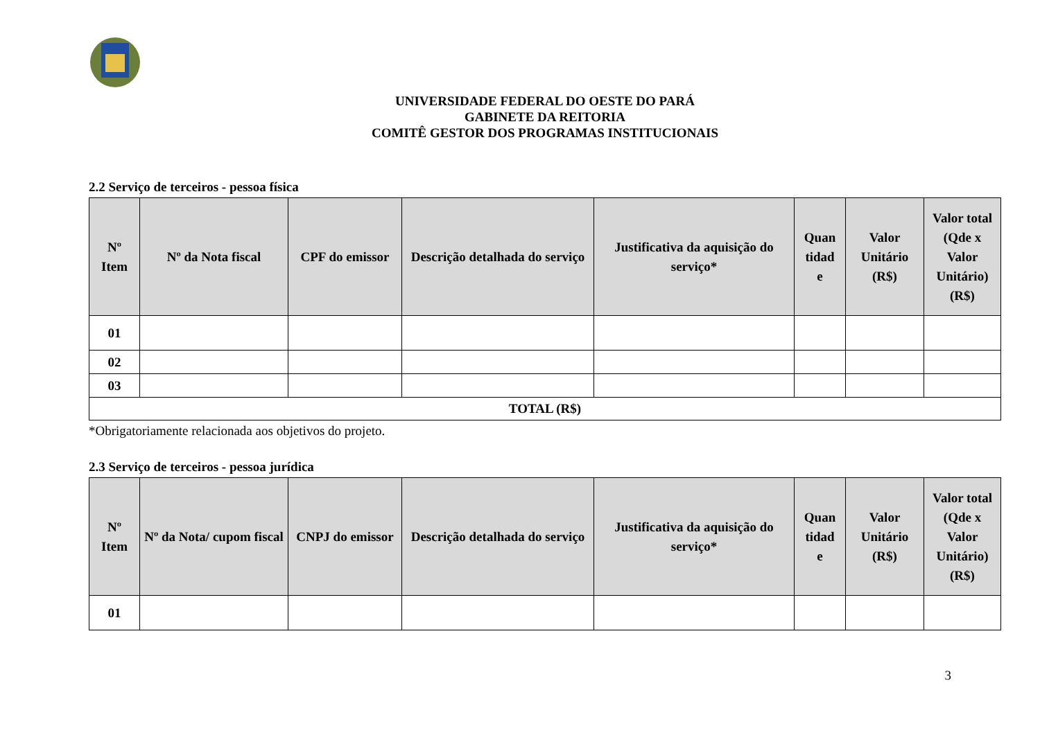UNIVERSIDADE FEDERAL DO OESTE DO PARÁ
GABINETE DA REITORIA
COMITÊ GESTOR DOS PROGRAMAS INSTITUCIONAIS
2.2 Serviço de terceiros - pessoa física
| Nº Item | Nº da Nota fiscal | CPF do emissor | Descrição detalhada do serviço | Justificativa da aquisição do serviço* | Quan tidad e | Valor Unitário (R$) | Valor total (Qde x Valor Unitário) (R$) |
| --- | --- | --- | --- | --- | --- | --- | --- |
| 01 | | | | | | | |
| 02 | | | | | | | |
| 03 | | | | | | | |
| TOTAL (R$) | | | | | | | |
*Obrigatoriamente relacionada aos objetivos do projeto.
2.3 Serviço de terceiros - pessoa jurídica
| Nº Item | Nº da Nota/ cupom fiscal | CNPJ do emissor | Descrição detalhada do serviço | Justificativa da aquisição do serviço* | Quan tidad e | Valor Unitário (R$) | Valor total (Qde x Valor Unitário) (R$) |
| --- | --- | --- | --- | --- | --- | --- | --- |
| 01 | | | | | | | |
3